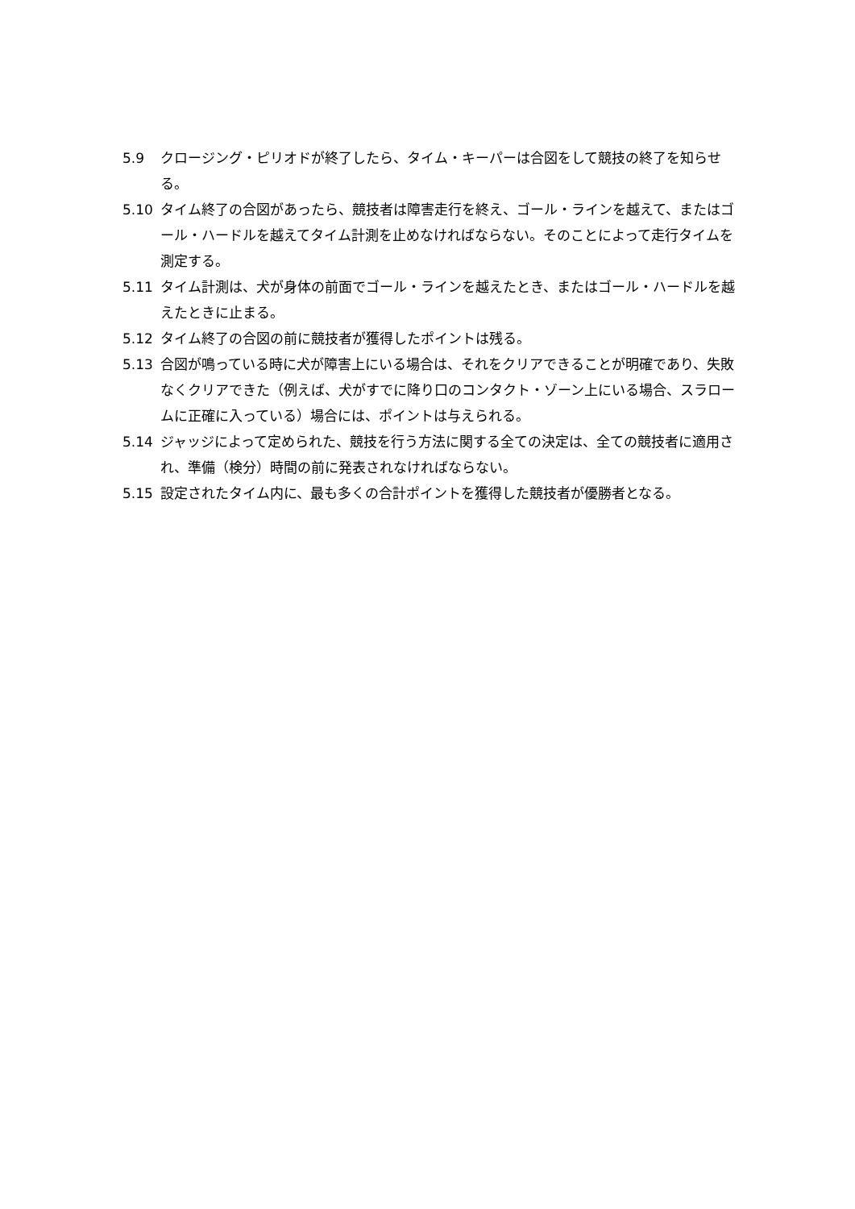5.9 クロージング・ピリオドが終了したら、タイム・キーパーは合図をして競技の終了を知らせる。
5.10 タイム終了の合図があったら、競技者は障害走行を終え、ゴール・ラインを越えて、またはゴール・ハードルを越えてタイム計測を止めなければならない。そのことによって走行タイムを測定する。
5.11 タイム計測は、犬が身体の前面でゴール・ラインを越えたとき、またはゴール・ハードルを越えたときに止まる。
5.12 タイム終了の合図の前に競技者が獲得したポイントは残る。
5.13 合図が鳴っている時に犬が障害上にいる場合は、それをクリアできることが明確であり、失敗なくクリアできた（例えば、犬がすでに降り口のコンタクト・ゾーン上にいる場合、スラロームに正確に入っている）場合には、ポイントは与えられる。
5.14 ジャッジによって定められた、競技を行う方法に関する全ての決定は、全ての競技者に適用され、準備（検分）時間の前に発表されなければならない。
5.15 設定されたタイム内に、最も多くの合計ポイントを獲得した競技者が優勝者となる。